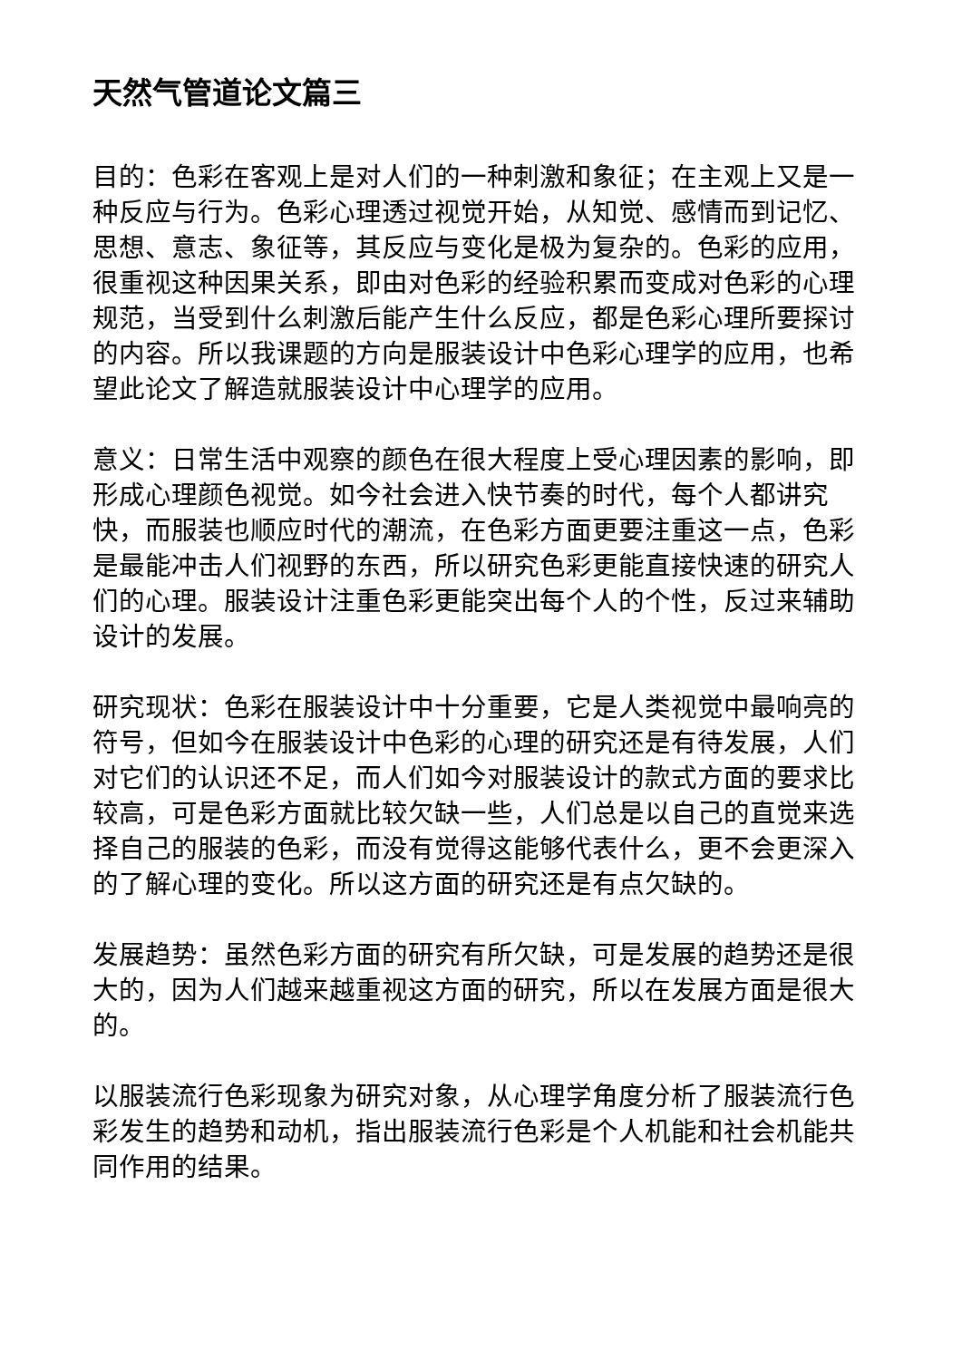天然气管道论文篇三
目的：色彩在客观上是对人们的一种刺激和象征；在主观上又是一种反应与行为。色彩心理透过视觉开始，从知觉、感情而到记忆、思想、意志、象征等，其反应与变化是极为复杂的。色彩的应用，很重视这种因果关系，即由对色彩的经验积累而变成对色彩的心理规范，当受到什么刺激后能产生什么反应，都是色彩心理所要探讨的内容。所以我课题的方向是服装设计中色彩心理学的应用，也希望此论文了解造就服装设计中心理学的应用。
意义：日常生活中观察的颜色在很大程度上受心理因素的影响，即形成心理颜色视觉。如今社会进入快节奏的时代，每个人都讲究快，而服装也顺应时代的潮流，在色彩方面更要注重这一点，色彩是最能冲击人们视野的东西，所以研究色彩更能直接快速的研究人们的心理。服装设计注重色彩更能突出每个人的个性，反过来辅助设计的发展。
研究现状：色彩在服装设计中十分重要，它是人类视觉中最响亮的符号，但如今在服装设计中色彩的心理的研究还是有待发展，人们对它们的认识还不足，而人们如今对服装设计的款式方面的要求比较高，可是色彩方面就比较欠缺一些，人们总是以自己的直觉来选择自己的服装的色彩，而没有觉得这能够代表什么，更不会更深入的了解心理的变化。所以这方面的研究还是有点欠缺的。
发展趋势：虽然色彩方面的研究有所欠缺，可是发展的趋势还是很大的，因为人们越来越重视这方面的研究，所以在发展方面是很大的。
以服装流行色彩现象为研究对象，从心理学角度分析了服装流行色彩发生的趋势和动机，指出服装流行色彩是个人机能和社会机能共同作用的结果。